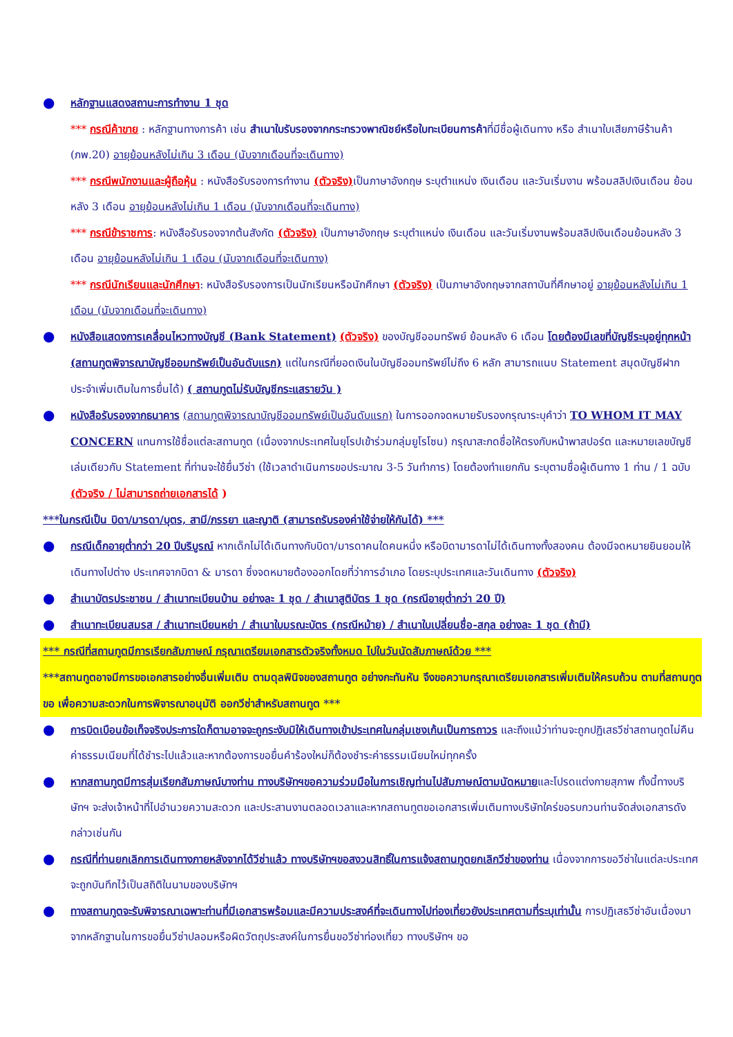●
หลักฐานแสดงสถานะการทำงาน 1 ชุด
*** กรณีค้าขาย : หลักฐานทางการค้า เช่น สำเนาใบรับรองจากกระทรวงพาณิชย์หรือใบทะเบียนการค้าที่มีชื่อผู้เดินทาง หรือ สำเนาใบเสียภาษีร้านค้า (ภพ.20) อายุย้อนหลังไม่เกิน 3 เดือน (นับจากเดือนที่จะเดินทาง)
*** กรณีพนักงานและผู้ถือหุ้น : หนังสือรับรองการทำงาน (ตัวจริง) เป็นภาษาอังกฤษ ระบุตำแหน่ง เงินเดือน และวันเริ่มงาน พร้อมสลิปเงินเดือน ย้อนหลัง 3 เดือน อายุย้อนหลังไม่เกิน 1 เดือน (นับจากเดือนที่จะเดินทาง)
*** กรณีข้าราชการ: หนังสือรับรองจากต้นสังกัด (ตัวจริง) เป็นภาษาอังกฤษ ระบุตำแหน่ง เงินเดือน และวันเริ่มงานพร้อมสลิปเงินเดือนย้อนหลัง 3 เดือน อายุย้อนหลังไม่เกิน 1 เดือน (นับจากเดือนที่จะเดินทาง)
*** กรณีนักเรียนและนักศึกษา: หนังสือรับรองการเป็นนักเรียนหรือนักศึกษา (ตัวจริง) เป็นภาษาอังกฤษจากสถาบันที่ศึกษาอยู่ อายุย้อนหลังไม่เกิน 1 เดือน (นับจากเดือนที่จะเดินทาง)
●
หนังสือแสดงการเคลื่อนไหวทางบัญชี (Bank Statement) (ตัวจริง) ของบัญชีออมทรัพย์ ย้อนหลัง 6 เดือน โดยต้องมีเลขที่บัญชีระบุอยู่ทุกหน้า (สถานทูตพิจารณาบัญชีออมทรัพย์เป็นอันดับแรก) แต่ในกรณีที่ยอดเงินในบัญชีออมทรัพย์ไม่ถึง 6 หลัก สามารถแนบ Statement สมุดบัญชีฝากประจำเพิ่มเติมในการยื่นได้) ( สถานทูตไม่รับบัญชีกระแสรายวัน )
●
หนังสือรับรองจากธนาคาร (สถานทูตพิจารณาบัญชีออมทรัพย์เป็นอันดับแรก) ในการออกจดหมายรับรองกรุณาระบุคำว่า TO WHOM IT MAY CONCERN แทนการใช้ชื่อแต่ละสถานทูต (เนื่องจากประเทศในยุโรปเข้าร่วมกลุ่มยูโรโซน) กรุณาสะกดชื่อให้ตรงกับหน้าพาสปอร์ต และหมายเลขบัญชีเล่มเดียวกับ Statement ที่ท่านจะใช้ยื่นวีซ่า (ใช้เวลาดำเนินการขอประมาณ 3-5 วันทำการ) โดยต้องทำแยกกัน ระบุตามชื่อผู้เดินทาง 1 ท่าน / 1 ฉบับ (ตัวจริง / ไม่สามารถถ่ายเอกสารได้ )
***ในกรณีเป็น บิดา/มารดา/บุตร, สามี/ภรรยา และญาติ (สามารถรับรองค่าใช้จ่ายให้กันได้) ***
●
กรณีเด็กอายุต่ำกว่า 20 ปีบริบูรณ์ หากเด็กไม่ได้เดินทางกับบิดา/มารดาคนใดคนหนึ่ง หรือบิดามารดาไม่ได้เดินทางทั้งสองคน ต้องมีจดหมายยินยอมให้เดินทางไปต่าง ประเทศจากบิดา & มารดา ซึ่งจดหมายต้องออกโดยที่ว่าการอำเภอ โดยระบุประเทศและวันเดินทาง (ตัวจริง)
●
สำเนาบัตรประชาชน / สำเนาทะเบียนบ้าน อย่างละ 1 ชุด / สำเนาสูติบัตร 1 ชุด (กรณีอายุต่ำกว่า 20 ปี)
●
สำเนาทะเบียนสมรส / สำเนาทะเบียนหย่า / สำเนาใบมรณะบัตร (กรณีหม้าย) / สำเนาใบเปลี่ยนชื่อ-สกุล อย่างละ 1 ชุด (ถ้ามี)
*** กรณีที่สถานทูตมีการเรียกสัมภาษณ์ กรุณาเตรียมเอกสารตัวจริงทั้งหมด ไปในวันนัดสัมภาษณ์ด้วย ***
***สถานทูตอาจมีการขอเอกสารอย่างอื่นเพิ่มเติม ตามดุลพินิจของสถานทูต อย่างกะทันหัน จึงขอความกรุณาเตรียมเอกสารเพิ่มเติมให้ครบถ้วน ตามที่สถานทูตขอ เพื่อความสะดวกในการพิจารณาอนุมัติ ออกวีซ่าสำหรับสถานทูต ***
●
การบิดเบือนข้อเท็จจริงประการใดก็ตามอาจจะถูกระงับมิให้เดินทางเข้าประเทศในกลุ่มเชงเก้นเป็นการถาวร และถึงแม้ว่าท่านจะถูกปฏิเสธวีซ่าสถานทูตไม่คืนค่าธรรมเนียมที่ได้ชำระไปแล้วและหากต้องการขอยื่นคำร้องใหม่ก็ต้องชำระค่าธรรมเนียมใหม่ทุกครั้ง
●
หากสถานทูตมีการสุ่มเรียกสัมภาษณ์บางท่าน ทางบริษัทฯขอความร่วมมือในการเชิญท่านไปสัมภาษณ์ตามนัดหมายและโปรดแต่งกายสุภาพ ทั้งนี้ทางบริษัทฯ จะส่งเจ้าหน้าที่ไปอำนวยความสะดวก และประสานงานตลอดเวลาและหากสถานทูตขอเอกสารเพิ่มเติมทางบริษัทใคร่ขอรบกวนท่านจัดส่งเอกสารดังกล่าวเช่นกัน
●
กรณีที่ท่านยกเลิกการเดินทางภายหลังจากได้วีซ่าแล้ว ทางบริษัทฯขอสงวนสิทธิ์ในการแจ้งสถานทูตยกเลิกวีซ่าของท่าน เนื่องจากการขอวีซ่าในแต่ละประเทศจะถูกบันทึกไว้เป็นสถิติในนามของบริษัทฯ
●
ทางสถานทูตจะรับพิจารณาเฉพาะท่านที่มีเอกสารพร้อมและมีความประสงค์ที่จะเดินทางไปท่องเที่ยวยังประเทศตามที่ระบุเท่านั้น การปฏิเสธวีซ่าอันเนื่องมาจากหลักฐานในการขอยื่นวีซ่าปลอมหรือผิดวัตถุประสงค์ในการยื่นขอวีซ่าท่องเที่ยว ทางบริษัทฯ ขอ